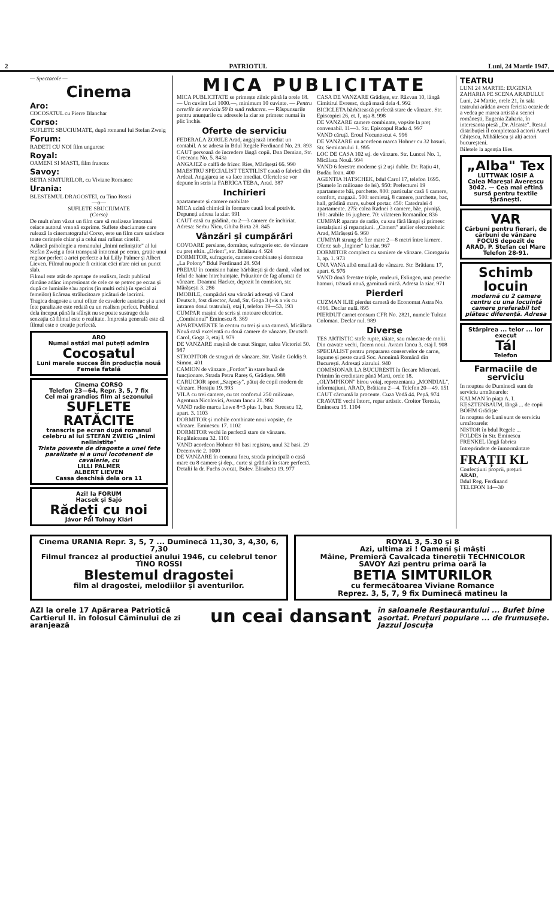2 PATRIOTUL Luni, 24 Martie 1947.
— Spectacole —
Cinema
Aro:
COCOSATUL cu Pierre Blanchar
Corso:
SUFLETE SBUCIUMATE, după romanul lui Stefan Zweig
Forum:
RADETI CU NOI film unguresc
Royal:
OAMENI SI MASTI, film francez
Savoy:
BETIA SIMTURILOR, cu Viviane Romance
Urania:
BLESTEMUL DRAGOSTEI, cu Tino Rossi
—o—
SUFLETE SBUCIUMATE
(Corso)
De mult n'am văzut un film care să realizeze întocmai ceiace autorul vrea să exprime. Suflete sbuciumate care rulează la cinematograful Corso, este un film care satisface toate cerințele chiar și a celui mai rafinat cinefil.
Adâncă psihologie a romanului „Inimi neliniștite" al lui Stefan Zweig a fost transpusă întocmai pe ecran, grație unui regisor perfect a artei perfecte a lui Lilly Palmer și Albert Lieven. Filmul nu poate fi criticat căci n'are nici un punct slab.
Filmul este atât de aproape de realism, încât publicul rămâne adânc impresionat de cele ce se petrec pe ecran și după ce luminile s'au aprins (în multi ochi) în special ai femeilor) licăreau strălucitoare picături de lacrimi.
Tragica dragoste a unui ofițer de cavalerie austriac și a unei fete paralizate este redată cu un realism perfect. Publicul dela început până la sfârșit nu se poate sustrage dela senzația că filmul este o realitate. Impresia generală este că filmul este o creație perfectă.
ARO
Numai astăzi mai puteți admira
Cocoșatul
Luni marele succes din producția nouă Femeia fatală
Cinema CORSO
Telefon 23—64, Repr. 3, 5, 7 fix
Cel mai grandios film al sezonului
SUFLETE RATĂCITE
transcris pe ecran după romanul celebru al lui STEFAN ZWEIG „Inimi neliniștite"
Trista poveste de dragoste a unei fete paralizate și a unui locotenent de cavalerie, cu
LILLI PALMER
ALBERT LIEVEN
Cassa deschisă dela ora 11
Azi! la FORUM
Hacsek și Sajó
Rădeți cu noi
Jávor Pál Tolnay Klári
MICA PUBLICITATE
MICA PUBLICITATE se primește zilnic până la orele 18. — Un cuvânt Lei 1000.—, minimum 10 cuvinte. — Pentru cererile de serviciu 50 la sută reducere. — Răspunsurile pentru anunțurile cu adresele la ziar se primesc numai în plic închis.
Oferte de serviciu
FEDERALA ZORILE Arad, angajează imediat un contabil. A se adresa în Bdul Regele Ferdinand No. 29. 893
CAUT persoană de încredere lângă copii. Dna Demian, Str. Greceanu No. 5. 843a
ANGAJEZ o calfă de frizer. Ries, Mărășești 66. 990
MAESTRU SPECIALIST TEXTILIST caută o fabrică din Ardeal. Angajarea se va face imediat. Ofertele se vor depune în scris la FABRICA TEBA, Arad. 387
Inchirieri
apartamente și camere mobilate
MICA uzină chimică în formare caută local potrivit. Depuneți adresa la ziar. 991
CAUT casă cu grădină, cu 2—3 camere de închiriat. Adresa: Serbu Nicu, Ghiba Birta 28. 845
Vânzări și cumpărări
COVOARE persiane, dormitor, sufragerie etc. de vânzare cu preț eftin. „Orient", str. Brătianu 4. 924
DORMITOR, sufragerie, camere combinate și dormeze „La Polony" Bdul Ferdinand 28. 934
PREIAU în comision haine bărbătești și de damă, vând tot felul de haine întrebuințate. Prăuzitor de fag afumat de vânzare. Doamna Hacker, depozit în comision, str. Mărășești 3. 286
IMOBILE, cumpărări sau vânzări adresați vă Carol Deutsch, fost director, Arad, Str. Goga 3 (vis a vis cu intrarea dosul teatrului), etaj I, telefon 19—53. 193
CUMPAR mașini de scris și motoare electrice. „Comisionul" Eminescu 8. 369
APARTAMENTE în centru cu trei și una cameră. Micălaca Nouă casă excelentă cu două camere de vânzare. Deutsch Carol, Goga 3, etaj I. 979
DE VANZARE mașină de cusut Singer, calea Victoriei 50. 987
STROPITOR de struguri de vânzare. Str. Vasile Goldiș 9. Simon. 401
CAMION de vânzare „Fordot" în stare bună de funcționare. Strada Petru Rareș 6, Grădiște. 988
CARUCIOR sport „Szepesy", pătuț de copil modern de vânzare. Horațiu 19. 993
VILA cu trei camere, cu tot confortul 250 milioane. Agentura Nicolovici, Avram Iancu 21. 992
VAND radio marca Lowe 8+3 plus 1, bun. Streescu 12, apart. 3. 1103
DORMITOR și mobile combinate noui vopsite, de vânzare. Eminescu 17. 1102
DORMITOR vechi în perfectă stare de vânzare. Kogălniceanu 32. 1101
VAND acordeon Hohner 80 basi registru, unul 32 basi. 29 Decemvrie 2. 1000
DE VANZARE în comuna Ineu, strada principală o casă mare cu 8 camere și dep., curte și grădină în stare perfectă. Detalii la dr. Fuchs avocat, Bulev. Elisabeta 19. 977
CASA DE VANZARE Grădiște, str. Răzvan 10, lângă Cimitirul Evreesc, după masă dela 4. 992
BICICLETA bărbătească perfectă stare de vânzare. Str. Episcopiei 26, et. I, ușa 8. 998
DE VANZARE camere combinate, vopsite la preț convenabil. 11—3. Str. Episcopul Radu 4. 997
VAND căruță. Eroul Necunoscut 4. 996
DE VANZARE un acordeon marca Hohner cu 32 basuri. Str. Seminarului 1. 995
LOC DE CASA 102 stj. de vânzare. Str. Luncei No. 1, Micălaca Nouă. 994
VAND 6 ferestre moderne și 2 uși duble. Dr. Rațiu 41, Budău Ioan. 400
AGENTIA HATSCHEK, bdul Carol 17, telefon 1695. (Sumele în milioane de lei). 950: Prefecturei 19 apartamente băi, parchette. 800: particular casă 6 camere, comfort, magazii. 500: semietaj, 8 camere, parchette, bac, hall, grădină mare, subsol portar. 450: Catedralei 4 apartamente. 275: calea Radnei 3 camere, băe, pivniță. 180: arabile 16 jughere. 70: vilateren Romanilor. 836
CUMPAR aparate de radio, cu sau fără lămpi și primesc instalațiuni și reparațiuni. „Comert" atelier electrotehnic Arad, Mărășești 6. 960
CUMPAR strung de fier mare 2—8 metri între kirnere. Oferte sub „Inginer" la ziar. 967
DORMITOR complect cu somiere de vânzare. Ciorogariu 3, ap. 1. 973
UNA VANA albă emailată de vânzare. Str. Brătianu 17, apart. 6. 976
VAND două ferestre triple, rouleuri, Eslingen, una pereche hamuri, trăsură nouă, garnitură mică. Adresa la ziar. 971
Pierderi
CUZMAN ILIE pierdut carnetă de Economat Astra No. 4366. Declar nulă. 895
PIERDUT carnet consum CFR No. 2821, numele Tulcan Coloman. Declar nul. 989
Diverse
TES ARTISTIC stofe rupte, tăiate, sau mâncate de molii. Din cravate vechi, facem noui. Avram Iancu 3, etaj I. 908
SPECIALIST pentru prepararea conservelor de carne, legume și peste caută Soc. Anonimă Română din București. Adresați ziarului. 940
COMISIONAR LA BUCURESTI în fiecare Miercuri. Primim în credintare până Marti, orele 18. „OLYMPIKON" birou voiaj, reprezentanta „MONDIAL", informațiuni, ARAD, Brătianu 2—4. Telefon 20—49. 151
CAUT cărcumă la procente. Cuza Vodă 44. Pepă. 974
CRAVATE vechi întorc, repar artistic. Croitor Terezia, Eminescu 15. 1104
TEATRU
LUNI 24 MARTIE: EUGENIA ZAHARIA PE SCENA ARADULUI
Luni, 24 Martie, orele 21, în sala teatrului arădan avem fericita ocazie de a vedea pe marea artistă a scenei românești, Eugenia Zaharia, în interesanta piesă „Dr. Alcaste". Restul distribuției îl completează actorii Aurel Ghițescu, Mihăilescu și alți actori bucureșteni.
Biletele la agenția Ilies.
„Alba" Tex
LUTTWAK IOSIF A
Calea Mareșal Averescu 3042. — Cea mai eftină sursă pentru textile țărănești.
VAR
Cărbuni pentru fierari, de cărbuni de vânzare
FOCUS depozit de
ARAD, P. Stefan cel Mare Telefon 28-91.
Schimb locuin
modernă cu 2 camere centru cu una locuință camere preferabil tot plătesc diferență. Adresa
Stârpirea ... telor ... lor execut
Tál
Telefon
Farmaciile de serviciu
In noaptea de Duminecă sunt de serviciu următoarele:
KALMAN în piața A. I. KESZTENBAUM, lângă ... de copii
BÖHM Grădiște
In noaptea de Luni sunt de serviciu următoarele:
NISTOR în bdul Regele ...
FOLDES în Str. Eminescu
FRENKEL lângă fabrica
Intreprindere de înmormântare
FRAȚII KL
Confecțiuni proprii, prețuri
ARAD,
Bdul Reg. Ferdinand
TELEFON 14—30
Cinema URANIA Repr. 3, 5, 7 ... Duminecă 11,30, 3, 4,30, 6, 7,30
Filmul francez al producției anului 1946, cu celebrul tenor TINO ROSSI
Blestemul dragostei
film al dragostei, melodiilor și aventurilor.
ROYAL 3, 5.30 și 8
Azi, ultima zi ! Oameni și măști
Mâine, Premieră Cavalcada tinereții TECHNICOLOR
SAVOY Azi pentru prima oară la
BETIA SIMTURILOR
cu fermecătoarea Viviane Romance
Reprez. 3, 5, 7, 9 fix Duminecă matineu la
AZI la orele 17 Apărarea Patriotică Cartierul II. în folosul Căminului de zi aranjează
un ceai dansant
în saloanele Restaurantului ... Bufet bine asortat. Prețuri populare ... de frumusețe. Jazzul Joscuța